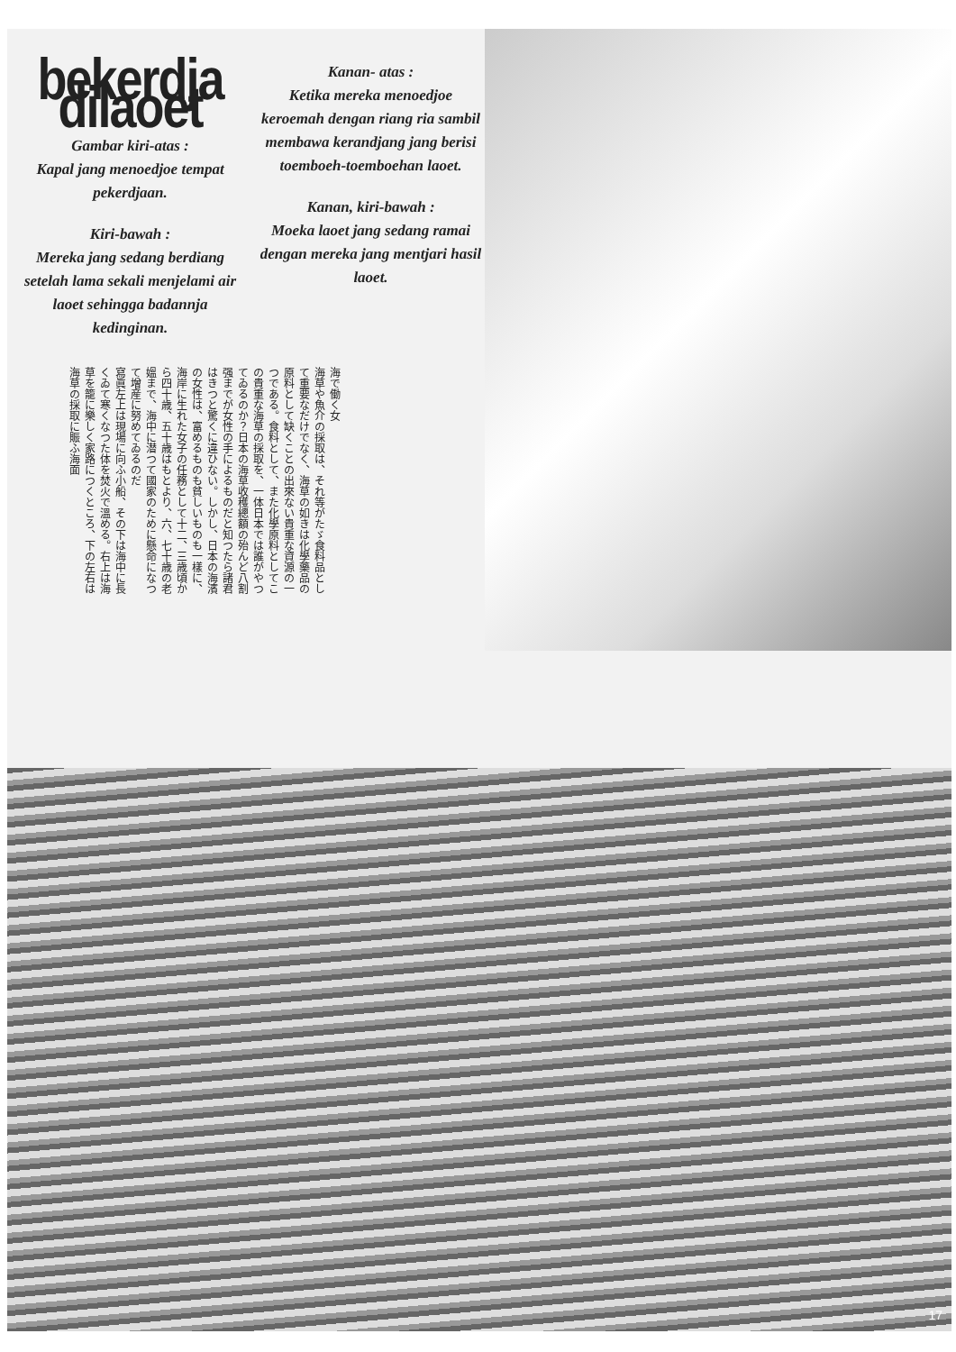bekerdja dilaoet
Gambar kiri-atas :
Kapal jang menoedjoe tempat pekerdjaan.
Kiri-bawah :
Mereka jang sedang berdiang setelah lama sekali menjelami air laoet sehingga badannja kedinginan.
Kanan- atas :
Ketika mereka menoedjoe keroemah dengan riang ria sambil membawa kerandjang jang berisi toemboeh-toemboehan laoet.
Kanan, kiri-bawah :
Moeka laoet jang sedang ramai dengan mereka jang mentjari hasil laoet.
海で働く女
海草や魚介の採取は、それ等がたゞ食料品として重要なだけでなく、海草の如きは化學藥品の原料として缺くことの出來ない貴重な資源の一つである。食料として、また化學原料としてこの貴重な海草の採取を、一体日本では誰がやつてゐるのか？日本の海草收穫總額の殆んど八割强までが女性の手によるものだと知つたら諸君はきつと驚くに違ひない。しかし、日本の海濱の女性は、富めるものも貧しいものも一樣に、海岸に生れた女子の任務として十二、三歳頃から四十歳、五十歳はもとより、六、七十歳の老媼まで、海中に潜つて國家のために懸命になつて增産に努めてゐるのだ
寫眞左上は現場に向ふ小船、その下は海中に長くゐて寒くなつた体を焚火で溫める。右上は海草を籠に樂しく家路につくところ、下の左右は海草の採取に賑ふ海面
17